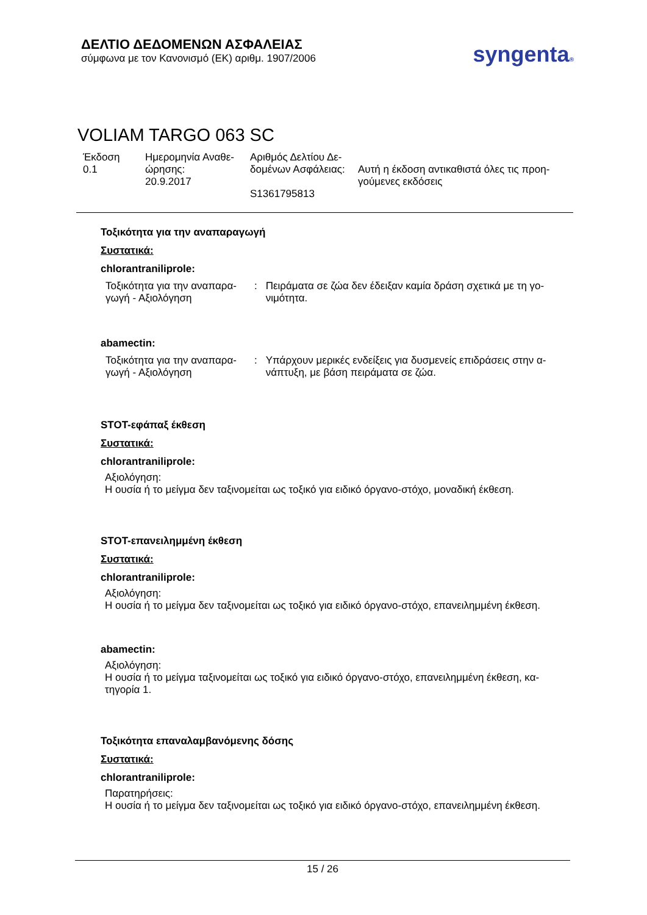ΔΕΛΤΙΟ ΔΕΔΟΜΕΝΩΝ ΑΣΦΑΛΕΙΑΣ
σύμφωνα με τον Κανονισμό (ΕΚ) αριθμ. 1907/2006
syngenta®
VOLIAM TARGO 063 SC
| Έκδοση 0.1 | Ημερομηνία Αναθε- ώρησης: 20.9.2017 | Αριθμός Δελτίου Δε- δομένων Ασφάλειας: S1361795813 | Αυτή η έκδοση αντικαθιστά όλες τις προη- γούμενες εκδόσεις |
Τοξικότητα για την αναπαραγωγή
Συστατικά:
chlorantraniliprole:
| Τοξικότητα για την αναπαρα- γωγή - Αξιολόγηση | : | Πειράματα σε ζώα δεν έδειξαν καμία δράση σχετικά με τη γο- νιμότητα. |
abamectin:
| Τοξικότητα για την αναπαρα- γωγή - Αξιολόγηση | : | Υπάρχουν μερικές ενδείξεις για δυσμενείς επιδράσεις στην α- νάπτυξη, με βάση πειράματα σε ζώα. |
STOT-εφάπαξ έκθεση
Συστατικά:
chlorantraniliprole:
Αξιολόγηση:
Η ουσία ή το μείγμα δεν ταξινομείται ως τοξικό για ειδικό όργανο-στόχο, μοναδική έκθεση.
STOT-επανειλημμένη έκθεση
Συστατικά:
chlorantraniliprole:
Αξιολόγηση:
Η ουσία ή το μείγμα δεν ταξινομείται ως τοξικό για ειδικό όργανο-στόχο, επανειλημμένη έκθεση.
abamectin:
Αξιολόγηση:
Η ουσία ή το μείγμα ταξινομείται ως τοξικό για ειδικό όργανο-στόχο, επανειλημμένη έκθεση, κα-
τηγορία 1.
Τοξικότητα επαναλαμβανόμενης δόσης
Συστατικά:
chlorantraniliprole:
Παρατηρήσεις:
Η ουσία ή το μείγμα δεν ταξινομείται ως τοξικό για ειδικό όργανο-στόχο, επανειλημμένη έκθεση.
15 / 26